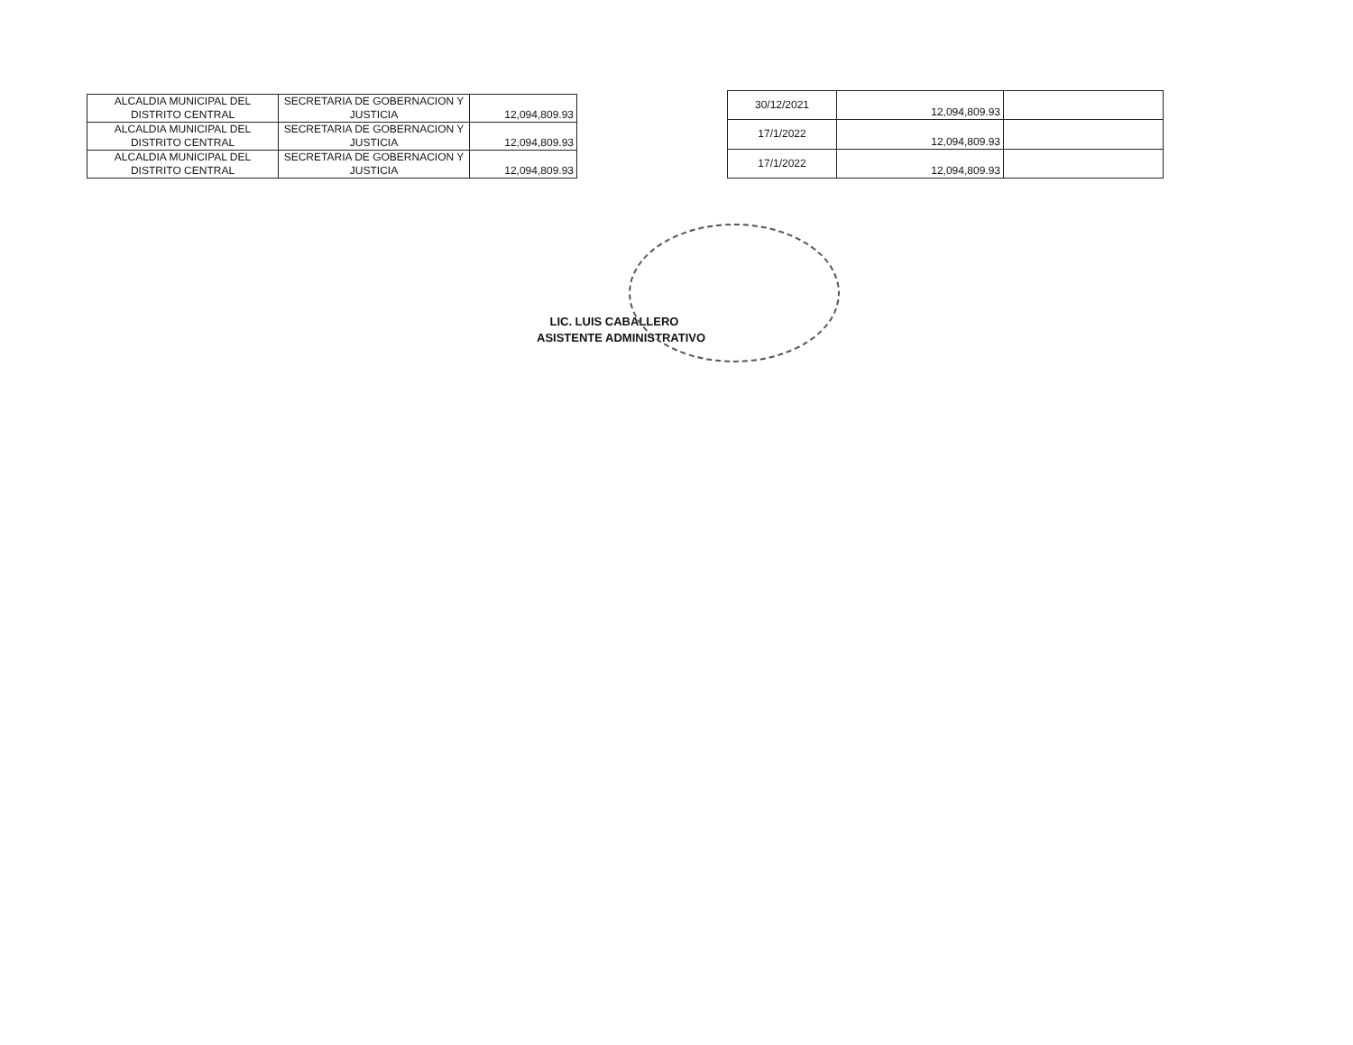| ALCALDIA MUNICIPAL DEL DISTRITO CENTRAL | SECRETARIA DE GOBERNACION Y JUSTICIA | 12,094,809.93 |
| ALCALDIA MUNICIPAL DEL DISTRITO CENTRAL | SECRETARIA DE GOBERNACION Y JUSTICIA | 12,094,809.93 |
| ALCALDIA MUNICIPAL DEL DISTRITO CENTRAL | SECRETARIA DE GOBERNACION Y JUSTICIA | 12,094,809.93 |
| 30/12/2021 | 12,094,809.93 | |
| 17/1/2022 | 12,094,809.93 | |
| 17/1/2022 | 12,094,809.93 | |
LIC. LUIS CABALLERO
ASISTENTE ADMINISTRATIVO